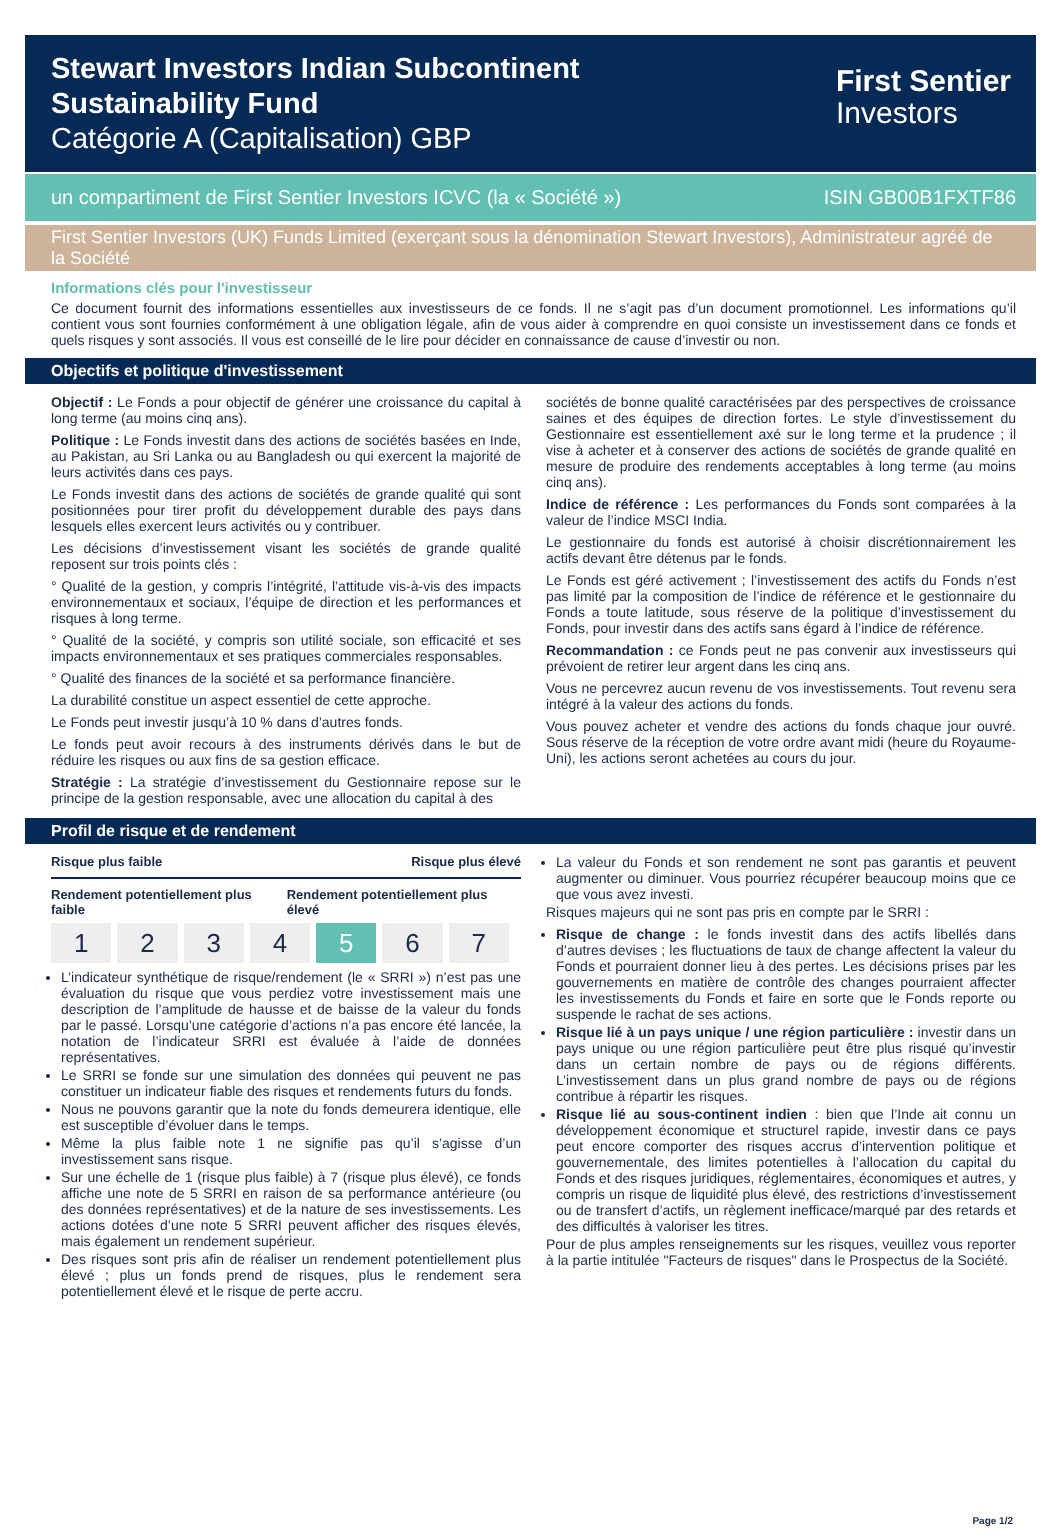Stewart Investors Indian Subcontinent
Sustainability Fund
Catégorie A (Capitalisation) GBP
First Sentier
Investors
un compartiment de First Sentier Investors ICVC (la « Société ») ISIN GB00B1FXTF86
First Sentier Investors (UK) Funds Limited (exerçant sous la dénomination Stewart Investors), Administrateur agréé de la Société
Informations clés pour l'investisseur
Ce document fournit des informations essentielles aux investisseurs de ce fonds. Il ne s’agit pas d’un document promotionnel. Les informations qu’il contient vous sont fournies conformément à une obligation légale, afin de vous aider à comprendre en quoi consiste un investissement dans ce fonds et quels risques y sont associés. Il vous est conseillé de le lire pour décider en connaissance de cause d’investir ou non.
Objectifs et politique d'investissement
Objectif : Le Fonds a pour objectif de générer une croissance du capital à long terme (au moins cinq ans).
Politique : Le Fonds investit dans des actions de sociétés basées en Inde, au Pakistan, au Sri Lanka ou au Bangladesh ou qui exercent la majorité de leurs activités dans ces pays.
Le Fonds investit dans des actions de sociétés de grande qualité qui sont positionnées pour tirer profit du développement durable des pays dans lesquels elles exercent leurs activités ou y contribuer.
Les décisions d’investissement visant les sociétés de grande qualité reposent sur trois points clés :
° Qualité de la gestion, y compris l’intégrité, l’attitude vis-à-vis des impacts environnementaux et sociaux, l’équipe de direction et les performances et risques à long terme.
° Qualité de la société, y compris son utilité sociale, son efficacité et ses impacts environnementaux et ses pratiques commerciales responsables.
° Qualité des finances de la société et sa performance financière.
La durabilité constitue un aspect essentiel de cette approche.
Le Fonds peut investir jusqu’à 10 % dans d’autres fonds.
Le fonds peut avoir recours à des instruments dérivés dans le but de réduire les risques ou aux fins de sa gestion efficace.
Stratégie : La stratégie d’investissement du Gestionnaire repose sur le principe de la gestion responsable, avec une allocation du capital à des
sociétés de bonne qualité caractérisées par des perspectives de croissance saines et des équipes de direction fortes. Le style d’investissement du Gestionnaire est essentiellement axé sur le long terme et la prudence ; il vise à acheter et à conserver des actions de sociétés de grande qualité en mesure de produire des rendements acceptables à long terme (au moins cinq ans).
Indice de référence : Les performances du Fonds sont comparées à la valeur de l’indice MSCI India.
Le gestionnaire du fonds est autorisé à choisir discrétionnairement les actifs devant être détenus par le fonds.
Le Fonds est géré activement ; l’investissement des actifs du Fonds n’est pas limité par la composition de l’indice de référence et le gestionnaire du Fonds a toute latitude, sous réserve de la politique d’investissement du Fonds, pour investir dans des actifs sans égard à l’indice de référence.
Recommandation : ce Fonds peut ne pas convenir aux investisseurs qui prévoient de retirer leur argent dans les cinq ans.
Vous ne percevrez aucun revenu de vos investissements. Tout revenu sera intégré à la valeur des actions du fonds.
Vous pouvez acheter et vendre des actions du fonds chaque jour ouvré. Sous réserve de la réception de votre ordre avant midi (heure du Royaume-Uni), les actions seront achetées au cours du jour.
Profil de risque et de rendement
Risque plus faible Risque plus élevé
Rendement potentiellement plus faible Rendement potentiellement plus élevé
| 1 | 2 | 3 | 4 | 5 | 6 | 7 |
L’indicateur synthétique de risque/rendement (le « SRRI ») n’est pas une évaluation du risque que vous perdiez votre investissement mais une description de l’amplitude de hausse et de baisse de la valeur du fonds par le passé. Lorsqu’une catégorie d’actions n’a pas encore été lancée, la notation de l’indicateur SRRI est évaluée à l’aide de données représentatives.
Le SRRI se fonde sur une simulation des données qui peuvent ne pas constituer un indicateur fiable des risques et rendements futurs du fonds.
Nous ne pouvons garantir que la note du fonds demeurera identique, elle est susceptible d’évoluer dans le temps.
Même la plus faible note 1 ne signifie pas qu’il s’agisse d’un investissement sans risque.
Sur une échelle de 1 (risque plus faible) à 7 (risque plus élevé), ce fonds affiche une note de 5 SRRI en raison de sa performance antérieure (ou des données représentatives) et de la nature de ses investissements. Les actions dotées d’une note 5 SRRI peuvent afficher des risques élevés, mais également un rendement supérieur.
Des risques sont pris afin de réaliser un rendement potentiellement plus élevé ; plus un fonds prend de risques, plus le rendement sera potentiellement élevé et le risque de perte accru.
La valeur du Fonds et son rendement ne sont pas garantis et peuvent augmenter ou diminuer. Vous pourriez récupérer beaucoup moins que ce que vous avez investi.
Risques majeurs qui ne sont pas pris en compte par le SRRI :
Risque de change : le fonds investit dans des actifs libellés dans d’autres devises ; les fluctuations de taux de change affectent la valeur du Fonds et pourraient donner lieu à des pertes. Les décisions prises par les gouvernements en matière de contrôle des changes pourraient affecter les investissements du Fonds et faire en sorte que le Fonds reporte ou suspende le rachat de ses actions.
Risque lié à un pays unique / une région particulière : investir dans un pays unique ou une région particulière peut être plus risqué qu’investir dans un certain nombre de pays ou de régions différents. L’investissement dans un plus grand nombre de pays ou de régions contribue à répartir les risques.
Risque lié au sous-continent indien : bien que l’Inde ait connu un développement économique et structurel rapide, investir dans ce pays peut encore comporter des risques accrus d’intervention politique et gouvernementale, des limites potentielles à l’allocation du capital du Fonds et des risques juridiques, réglementaires, économiques et autres, y compris un risque de liquidité plus élevé, des restrictions d’investissement ou de transfert d’actifs, un règlement inefficace/marqué par des retards et des difficultés à valoriser les titres.
Pour de plus amples renseignements sur les risques, veuillez vous reporter à la partie intitulée "Facteurs de risques" dans le Prospectus de la Société.
Page 1/2